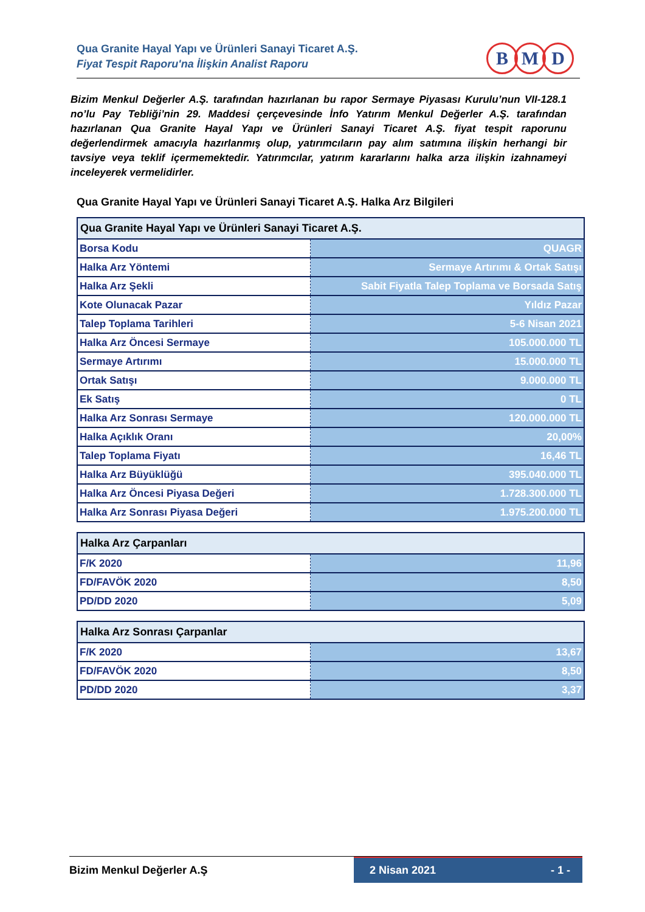Qua Granite Hayal Yapı ve Ürünleri Sanayi Ticaret A.Ş.
Fiyat Tespit Raporu'na İlişkin Analist Raporu
B M D
Bizim Menkul Değerler A.Ş. tarafından hazırlanan bu rapor Sermaye Piyasası Kurulu’nun VII-128.1 no’lu Pay Tebliği’nin 29. Maddesi çerçevesinde İnfo Yatırım Menkul Değerler A.Ş. tarafından hazırlanan Qua Granite Hayal Yapı ve Ürünleri Sanayi Ticaret A.Ş. fiyat tespit raporunu değerlendirmek amacıyla hazırlanmış olup, yatırımcıların pay alım satımına ilişkin herhangi bir tavsiye veya teklif içermemektedir. Yatırımcılar, yatırım kararlarını halka arza ilişkin izahnameyi inceleyerek vermelidirler.
Qua Granite Hayal Yapı ve Ürünleri Sanayi Ticaret A.Ş. Halka Arz Bilgileri
| Qua Granite Hayal Yapı ve Ürünleri Sanayi Ticaret A.Ş. | |
| --- | --- |
| Borsa Kodu | QUAGR |
| Halka Arz Yöntemi | Sermaye Artırımı & Ortak Satışı |
| Halka Arz Şekli | Sabit Fiyatla Talep Toplama ve Borsada Satış |
| Kote Olunacak Pazar | Yıldız Pazar |
| Talep Toplama Tarihleri | 5-6 Nisan 2021 |
| Halka Arz Öncesi Sermaye | 105.000.000 TL |
| Sermaye Artırımı | 15.000.000 TL |
| Ortak Satışı | 9.000.000 TL |
| Ek Satış | 0 TL |
| Halka Arz Sonrası Sermaye | 120.000.000 TL |
| Halka Açıklık Oranı | 20,00% |
| Talep Toplama Fiyatı | 16,46 TL |
| Halka Arz Büyüklüğü | 395.040.000 TL |
| Halka Arz Öncesi Piyasa Değeri | 1.728.300.000 TL |
| Halka Arz Sonrası Piyasa Değeri | 1.975.200.000 TL |
| Halka Arz Çarpanları | |
| --- | --- |
| F/K 2020 | 11,96 |
| FD/FAVÖK 2020 | 8,50 |
| PD/DD 2020 | 5,09 |
| Halka Arz Sonrası Çarpanlar | |
| --- | --- |
| F/K 2020 | 13,67 |
| FD/FAVÖK 2020 | 8,50 |
| PD/DD 2020 | 3,37 |
Bizim Menkul Değerler A.Ş 2 Nisan 2021 - 1 -